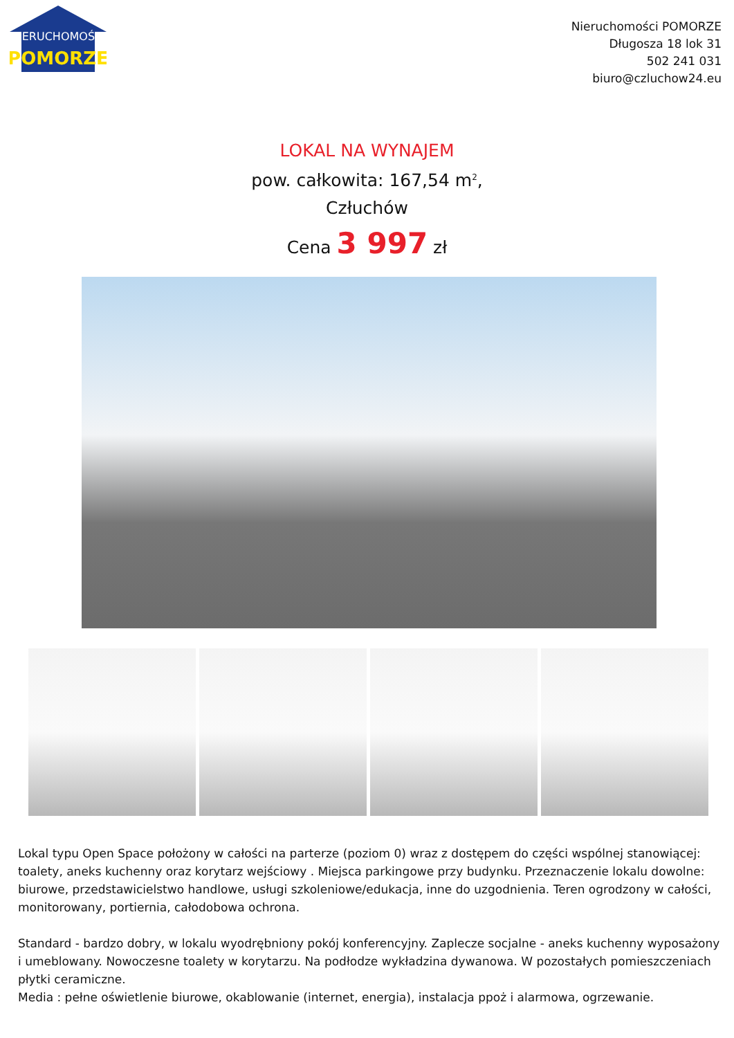NIERUCHOMOŚCI
POMORZE
Nieruchomości POMORZE
Długosza 18 lok 31
502 241 031
biuro@czluchow24.eu
LOKAL NA WYNAJEM
pow. całkowita: 167,54 m<sup>2</sup>,
Człuchów
Cena 3 997 zł
Lokal typu Open Space położony w całości na parterze (poziom 0) wraz z dostępem do części wspólnej stanowiącej: toalety, aneks kuchenny oraz korytarz wejściowy . Miejsca parkingowe przy budynku. Przeznaczenie lokalu dowolne: biurowe, przedstawicielstwo handlowe, usługi szkoleniowe/edukacja, inne do uzgodnienia. Teren ogrodzony w całości, monitorowany, portiernia, całodobowa ochrona.
Standard - bardzo dobry, w lokalu wyodrębniony pokój konferencyjny. Zaplecze socjalne - aneks kuchenny wyposażony i umeblowany. Nowoczesne toalety w korytarzu. Na podłodze wykładzina dywanowa. W pozostałych pomieszczeniach płytki ceramiczne.
Media : pełne oświetlenie biurowe, okablowanie (internet, energia), instalacja ppoż i alarmowa, ogrzewanie.